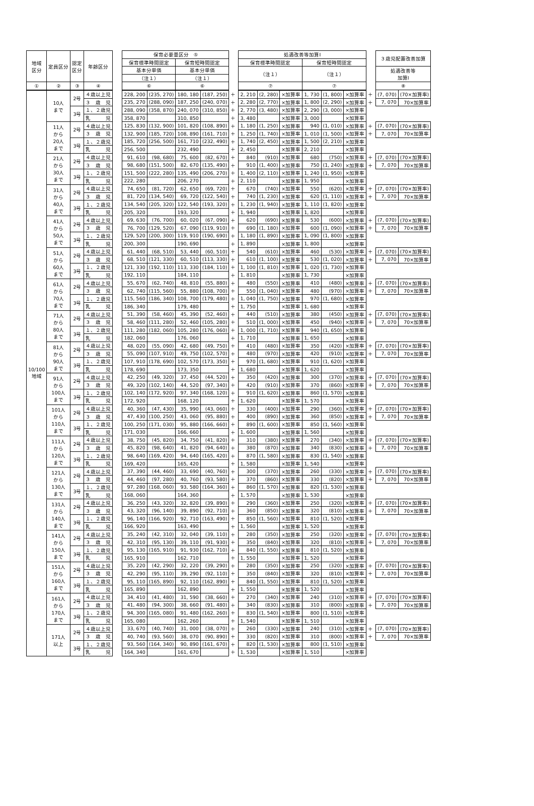| 地域 区分 | 定員区分 | 認定 区分 | 年齢区分 | | 保育必要量区分 ⑤ | | | | | 処遇改善等加算Ⅰ | | | | | | | ３歳児配置改善加算 | |
| | | | | | 保育標準時間認定 | | 保育短時間認定 | | | 保育標準時間認定 | | | 保育短時間認定 | | | | | |
| | | | | | 基本分単価 | | 基本分単価 | | | （注１） | | | （注１） | | | | 処遇改善等 加算Ⅰ | |
| | | | | | （注１） | | （注１） | | | | | | | | | | | |
| ① | ② | ③ | ④ | | ⑥ | | ⑥ | | | ⑦ | | | ⑦ | | | | ⑧ | |
| 10/100 地域 | 10人 まで | 2号 | ４歳以上児 | | 228, 200 | (235, 270) | 180, 180 | (187, 250) | ＋ | 2, 210 | (2, 280) | ×加算率 | 1, 730 | (1, 800) | ×加算率 | ＋ | (7, 070) | (70×加算率) |
| | | | ３ 歳 児 | | 235, 270 | (288, 090) | 187, 250 | (240, 070) | ＋ | 2, 280 | (2, 770) | ×加算率 | 1, 800 | (2, 290) | ×加算率 | ＋ | 7, 070 | 70×加算率 |
| | | 3号 | １、２歳児 | | 288, 090 | (358, 870) | 240, 070 | (310, 850) | ＋ | 2, 770 | (3, 480) | ×加算率 | 2, 290 | (3, 000) | ×加算率 | | | |
| | | | 乳 児 | | 358, 870 | | 310, 850 | | ＋ | 3, 480 | | ×加算率 | 3, 000 | | ×加算率 | | | |
| | 11人 から 20人 まで | 2号 | ４歳以上児 | | 125, 830 | (132, 900) | 101, 820 | (108, 890) | ＋ | 1, 180 | (1, 250) | ×加算率 | 940 | (1, 010) | ×加算率 | ＋ | (7, 070) | (70×加算率) |
| | | | ３ 歳 児 | | 132, 900 | (185, 720) | 108, 890 | (161, 710) | ＋ | 1, 250 | (1, 740) | ×加算率 | 1, 010 | (1, 500) | ×加算率 | ＋ | 7, 070 | 70×加算率 |
| | | 3号 | １、２歳児 | | 185, 720 | (256, 500) | 161, 710 | (232, 490) | ＋ | 1, 740 | (2, 450) | ×加算率 | 1, 500 | (2, 210) | ×加算率 | | | |
| | | | 乳 児 | | 256, 500 | | 232, 490 | | ＋ | 2, 450 | | ×加算率 | 2, 210 | | ×加算率 | | | |
| | 21人 から 30人 まで | 2号 | ４歳以上児 | | 91, 610 | (98, 680) | 75, 600 | (82, 670) | ＋ | 840 | (910) | ×加算率 | 680 | (750) | ×加算率 | ＋ | (7, 070) | (70×加算率) |
| | | | ３ 歳 児 | | 98, 680 | (151, 500) | 82, 670 | (135, 490) | ＋ | 910 | (1, 400) | ×加算率 | 750 | (1, 240) | ×加算率 | ＋ | 7, 070 | 70×加算率 |
| | | 3号 | １、２歳児 | | 151, 500 | (222, 280) | 135, 490 | (206, 270) | ＋ | 1, 400 | (2, 110) | ×加算率 | 1, 240 | (1, 950) | ×加算率 | | | |
| | | | 乳 児 | | 222, 280 | | 206, 270 | | ＋ | 2, 110 | | ×加算率 | 1, 950 | | ×加算率 | | | |
| | 31人 から 40人 まで | 2号 | ４歳以上児 | | 74, 650 | (81, 720) | 62, 650 | (69, 720) | ＋ | 670 | (740) | ×加算率 | 550 | (620) | ×加算率 | ＋ | (7, 070) | (70×加算率) |
| | | | ３ 歳 児 | | 81, 720 | (134, 540) | 69, 720 | (122, 540) | ＋ | 740 | (1, 230) | ×加算率 | 620 | (1, 110) | ×加算率 | ＋ | 7, 070 | 70×加算率 |
| | | 3号 | １、２歳児 | | 134, 540 | (205, 320) | 122, 540 | (193, 320) | ＋ | 1, 230 | (1, 940) | ×加算率 | 1, 110 | (1, 820) | ×加算率 | | | |
| | | | 乳 児 | | 205, 320 | | 193, 320 | | ＋ | 1, 940 | | ×加算率 | 1, 820 | | ×加算率 | | | |
| | 41人 から 50人 まで | 2号 | ４歳以上児 | | 69, 630 | (76, 700) | 60, 020 | (67, 090) | ＋ | 620 | (690) | ×加算率 | 530 | (600) | ×加算率 | ＋ | (7, 070) | (70×加算率) |
| | | | ３ 歳 児 | | 76, 700 | (129, 520) | 67, 090 | (119, 910) | ＋ | 690 | (1, 180) | ×加算率 | 600 | (1, 090) | ×加算率 | ＋ | 7, 070 | 70×加算率 |
| | | 3号 | １、２歳児 | | 129, 520 | (200, 300) | 119, 910 | (190, 690) | ＋ | 1, 180 | (1, 890) | ×加算率 | 1, 090 | (1, 800) | ×加算率 | | | |
| | | | 乳 児 | | 200, 300 | | 190, 690 | | ＋ | 1, 890 | | ×加算率 | 1, 800 | | ×加算率 | | | |
| | 51人 から 60人 まで | 2号 | ４歳以上児 | | 61, 440 | (68, 510) | 53, 440 | (60, 510) | ＋ | 540 | (610) | ×加算率 | 460 | (530) | ×加算率 | ＋ | (7, 070) | (70×加算率) |
| | | | ３ 歳 児 | | 68, 510 | (121, 330) | 60, 510 | (113, 330) | ＋ | 610 | (1, 100) | ×加算率 | 530 | (1, 020) | ×加算率 | ＋ | 7, 070 | 70×加算率 |
| | | 3号 | １、２歳児 | | 121, 330 | (192, 110) | 113, 330 | (184, 110) | ＋ | 1, 100 | (1, 810) | ×加算率 | 1, 020 | (1, 730) | ×加算率 | | | |
| | | | 乳 児 | | 192, 110 | | 184, 110 | | ＋ | 1, 810 | | ×加算率 | 1, 730 | | ×加算率 | | | |
| | 61人 から 70人 まで | 2号 | ４歳以上児 | | 55, 670 | (62, 740) | 48, 810 | (55, 880) | ＋ | 480 | (550) | ×加算率 | 410 | (480) | ×加算率 | ＋ | (7, 070) | (70×加算率) |
| | | | ３ 歳 児 | | 62, 740 | (115, 560) | 55, 880 | (108, 700) | ＋ | 550 | (1, 040) | ×加算率 | 480 | (970) | ×加算率 | ＋ | 7, 070 | 70×加算率 |
| | | 3号 | １、２歳児 | | 115, 560 | (186, 340) | 108, 700 | (179, 480) | ＋ | 1, 040 | (1, 750) | ×加算率 | 970 | (1, 680) | ×加算率 | | | |
| | | | 乳 児 | | 186, 340 | | 179, 480 | | ＋ | 1, 750 | | ×加算率 | 1, 680 | | ×加算率 | | | |
| | 71人 から 80人 まで | 2号 | ４歳以上児 | | 51, 390 | (58, 460) | 45, 390 | (52, 460) | ＋ | 440 | (510) | ×加算率 | 380 | (450) | ×加算率 | ＋ | (7, 070) | (70×加算率) |
| | | | ３ 歳 児 | | 58, 460 | (111, 280) | 52, 460 | (105, 280) | ＋ | 510 | (1, 000) | ×加算率 | 450 | (940) | ×加算率 | ＋ | 7, 070 | 70×加算率 |
| | | 3号 | １、２歳児 | | 111, 280 | (182, 060) | 105, 280 | (176, 060) | ＋ | 1, 000 | (1, 710) | ×加算率 | 940 | (1, 650) | ×加算率 | | | |
| | | | 乳 児 | | 182, 060 | | 176, 060 | | ＋ | 1, 710 | | ×加算率 | 1, 650 | | ×加算率 | | | |
| | 81人 から 90人 まで | 2号 | ４歳以上児 | | 48, 020 | (55, 090) | 42, 680 | (49, 750) | ＋ | 410 | (480) | ×加算率 | 350 | (420) | ×加算率 | ＋ | (7, 070) | (70×加算率) |
| | | | ３ 歳 児 | | 55, 090 | (107, 910) | 49, 750 | (102, 570) | ＋ | 480 | (970) | ×加算率 | 420 | (910) | ×加算率 | ＋ | 7, 070 | 70×加算率 |
| | | 3号 | １、２歳児 | | 107, 910 | (178, 690) | 102, 570 | (173, 350) | ＋ | 970 | (1, 680) | ×加算率 | 910 | (1, 620) | ×加算率 | | | |
| | | | 乳 児 | | 178, 690 | | 173, 350 | | ＋ | 1, 680 | | ×加算率 | 1, 620 | | ×加算率 | | | |
| | 91人 から 100人 まで | 2号 | ４歳以上児 | | 42, 250 | (49, 320) | 37, 450 | (44, 520) | ＋ | 350 | (420) | ×加算率 | 300 | (370) | ×加算率 | ＋ | (7, 070) | (70×加算率) |
| | | | ３ 歳 児 | | 49, 320 | (102, 140) | 44, 520 | (97, 340) | ＋ | 420 | (910) | ×加算率 | 370 | (860) | ×加算率 | ＋ | 7, 070 | 70×加算率 |
| | | 3号 | １、２歳児 | | 102, 140 | (172, 920) | 97, 340 | (168, 120) | ＋ | 910 | (1, 620) | ×加算率 | 860 | (1, 570) | ×加算率 | | | |
| | | | 乳 児 | | 172, 920 | | 168, 120 | | ＋ | 1, 620 | | ×加算率 | 1, 570 | | ×加算率 | | | |
| | 101人 から 110人 まで | 2号 | ４歳以上児 | | 40, 360 | (47, 430) | 35, 990 | (43, 060) | ＋ | 330 | (400) | ×加算率 | 290 | (360) | ×加算率 | ＋ | (7, 070) | (70×加算率) |
| | | | ３ 歳 児 | | 47, 430 | (100, 250) | 43, 060 | (95, 880) | ＋ | 400 | (890) | ×加算率 | 360 | (850) | ×加算率 | ＋ | 7, 070 | 70×加算率 |
| | | 3号 | １、２歳児 | | 100, 250 | (171, 030) | 95, 880 | (166, 660) | ＋ | 890 | (1, 600) | ×加算率 | 850 | (1, 560) | ×加算率 | | | |
| | | | 乳 児 | | 171, 030 | | 166, 660 | | ＋ | 1, 600 | | ×加算率 | 1, 560 | | ×加算率 | | | |
| | 111人 から 120人 まで | 2号 | ４歳以上児 | | 38, 750 | (45, 820) | 34, 750 | (41, 820) | ＋ | 310 | (380) | ×加算率 | 270 | (340) | ×加算率 | ＋ | (7, 070) | (70×加算率) |
| | | | ３ 歳 児 | | 45, 820 | (98, 640) | 41, 820 | (94, 640) | ＋ | 380 | (870) | ×加算率 | 340 | (830) | ×加算率 | ＋ | 7, 070 | 70×加算率 |
| | | 3号 | １、２歳児 | | 98, 640 | (169, 420) | 94, 640 | (165, 420) | ＋ | 870 | (1, 580) | ×加算率 | 830 | (1, 540) | ×加算率 | | | |
| | | | 乳 児 | | 169, 420 | | 165, 420 | | ＋ | 1, 580 | | ×加算率 | 1, 540 | | ×加算率 | | | |
| | 121人 から 130人 まで | 2号 | ４歳以上児 | | 37, 390 | (44, 460) | 33, 690 | (40, 760) | ＋ | 300 | (370) | ×加算率 | 260 | (330) | ×加算率 | ＋ | (7, 070) | (70×加算率) |
| | | | ３ 歳 児 | | 44, 460 | (97, 280) | 40, 760 | (93, 580) | ＋ | 370 | (860) | ×加算率 | 330 | (820) | ×加算率 | ＋ | 7, 070 | 70×加算率 |
| | | 3号 | １、２歳児 | | 97, 280 | (168, 060) | 93, 580 | (164, 360) | ＋ | 860 | (1, 570) | ×加算率 | 820 | (1, 530) | ×加算率 | | | |
| | | | 乳 児 | | 168, 060 | | 164, 360 | | ＋ | 1, 570 | | ×加算率 | 1, 530 | | ×加算率 | | | |
| | 131人 から 140人 まで | 2号 | ４歳以上児 | | 36, 250 | (43, 320) | 32, 820 | (39, 890) | ＋ | 290 | (360) | ×加算率 | 250 | (320) | ×加算率 | ＋ | (7, 070) | (70×加算率) |
| | | | ３ 歳 児 | | 43, 320 | (96, 140) | 39, 890 | (92, 710) | ＋ | 360 | (850) | ×加算率 | 320 | (810) | ×加算率 | ＋ | 7, 070 | 70×加算率 |
| | | 3号 | １、２歳児 | | 96, 140 | (166, 920) | 92, 710 | (163, 490) | ＋ | 850 | (1, 560) | ×加算率 | 810 | (1, 520) | ×加算率 | | | |
| | | | 乳 児 | | 166, 920 | | 163, 490 | | ＋ | 1, 560 | | ×加算率 | 1, 520 | | ×加算率 | | | |
| | 141人 から 150人 まで | 2号 | ４歳以上児 | | 35, 240 | (42, 310) | 32, 040 | (39, 110) | ＋ | 280 | (350) | ×加算率 | 250 | (320) | ×加算率 | ＋ | (7, 070) | (70×加算率) |
| | | | ３ 歳 児 | | 42, 310 | (95, 130) | 39, 110 | (91, 930) | ＋ | 350 | (840) | ×加算率 | 320 | (810) | ×加算率 | ＋ | 7, 070 | 70×加算率 |
| | | 3号 | １、２歳児 | | 95, 130 | (165, 910) | 91, 930 | (162, 710) | ＋ | 840 | (1, 550) | ×加算率 | 810 | (1, 520) | ×加算率 | | | |
| | | | 乳 児 | | 165, 910 | | 162, 710 | | ＋ | 1, 550 | | ×加算率 | 1, 520 | | ×加算率 | | | |
| | 151人 から 160人 まで | 2号 | ４歳以上児 | | 35, 220 | (42, 290) | 32, 220 | (39, 290) | ＋ | 280 | (350) | ×加算率 | 250 | (320) | ×加算率 | ＋ | (7, 070) | (70×加算率) |
| | | | ３ 歳 児 | | 42, 290 | (95, 110) | 39, 290 | (92, 110) | ＋ | 350 | (840) | ×加算率 | 320 | (810) | ×加算率 | ＋ | 7, 070 | 70×加算率 |
| | | 3号 | １、２歳児 | | 95, 110 | (165, 890) | 92, 110 | (162, 890) | ＋ | 840 | (1, 550) | ×加算率 | 810 | (1, 520) | ×加算率 | | | |
| | | | 乳 児 | | 165, 890 | | 162, 890 | | ＋ | 1, 550 | | ×加算率 | 1, 520 | | ×加算率 | | | |
| | 161人 から 170人 まで | 2号 | ４歳以上児 | | 34, 410 | (41, 480) | 31, 590 | (38, 660) | ＋ | 270 | (340) | ×加算率 | 240 | (310) | ×加算率 | ＋ | (7, 070) | (70×加算率) |
| | | | ３ 歳 児 | | 41, 480 | (94, 300) | 38, 660 | (91, 480) | ＋ | 340 | (830) | ×加算率 | 310 | (800) | ×加算率 | ＋ | 7, 070 | 70×加算率 |
| | | 3号 | １、２歳児 | | 94, 300 | (165, 080) | 91, 480 | (162, 260) | ＋ | 830 | (1, 540) | ×加算率 | 800 | (1, 510) | ×加算率 | | | |
| | | | 乳 児 | | 165, 080 | | 162, 260 | | ＋ | 1, 540 | | ×加算率 | 1, 510 | | ×加算率 | | | |
| | 171人 以上 | 2号 | ４歳以上児 | | 33, 670 | (40, 740) | 31, 000 | (38, 070) | ＋ | 260 | (330) | ×加算率 | 240 | (310) | ×加算率 | ＋ | (7, 070) | (70×加算率) |
| | | | ３ 歳 児 | | 40, 740 | (93, 560) | 38, 070 | (90, 890) | ＋ | 330 | (820) | ×加算率 | 310 | (800) | ×加算率 | ＋ | 7, 070 | 70×加算率 |
| | | 3号 | １、２歳児 | | 93, 560 | (164, 340) | 90, 890 | (161, 670) | ＋ | 820 | (1, 530) | ×加算率 | 800 | (1, 510) | ×加算率 | | | |
| | | | 乳 児 | | 164, 340 | | 161, 670 | | ＋ | 1, 530 | | ×加算率 | 1, 510 | | ×加算率 | | | |